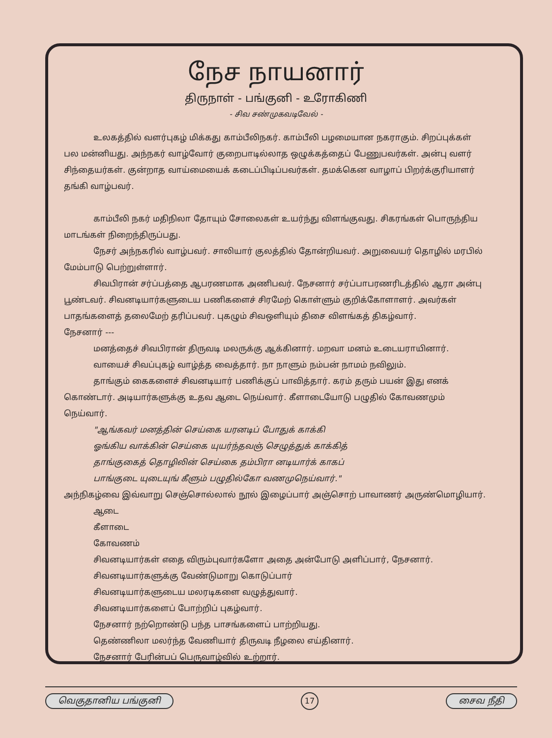நேச நாயனார்
திருநாள் - பங்குனி - உரோகிணி
- சிவ சண்முகவடிவேல் -
உலகத்தில் வளர்புகழ் மிக்கது காம்பீலிநகர். காம்பீலி பழமையான நகராகும். சிறப்புக்கள் பல மன்னியது. அந்நகர் வாழ்வோர் குறைபாடில்லாத ஒழுக்கத்தைப் பேணுபவர்கள். அன்பு வளர் சிந்தையர்கள். குன்றாத வாய்மையைக் கடைப்பிடிப்பவர்கள். தமக்கென வாழாப் பிறர்க்குரியாளர் தங்கி வாழ்பவர்.
காம்பீலி நகர் மதிநிலா தோயும் சோலைகள் உயர்ந்து விளங்குவது. சிகரங்கள் பொருந்திய மாடங்கள் நிறைந்திருப்பது.
நேசர் அந்நகரில் வாழ்பவர். சாலியார் குலத்தில் தோன்றியவர். அறுவையர் தொழில் மரபில் மேம்பாடு பெற்றுள்ளார்.
சிவபிரான் சர்ப்பத்தை ஆபரணமாக அணிபவர். நேசனார் சர்ப்பாபரணரிடத்தில் ஆரா அன்பு பூண்டவர். சிவனடியார்களுடைய பணிகளைச் சிரமேற் கொள்ளும் குறிக்கோளாளர். அவர்கள் பாதங்களைத் தலைமேற் தரிப்பவர். புகழும் சிவஒளியும் திசை விளங்கத் திகழ்வார்.
நேசனார் ---
மனத்தைச் சிவபிரான் திருவடி மலருக்கு ஆக்கினார். மறவா மனம் உடையராயினார்.
வாயைச் சிவப்புகழ் வாழ்த்த வைத்தார். நா நாளும் நம்பன் நாமம் நவிலும்.
தாங்கும் கைகளைச் சிவனடியார் பணிக்குப் பாவித்தார். கரம் தரும் பயன் இது எனக் கொண்டார். அடியார்களுக்கு உதவ ஆடை நெய்வார். கீளாடையோடு பழுதில் கோவணமும் நெய்வார்.
"ஆங்கவர் மனத்தின் செய்கை யரனடிப் போதுக் காக்கி
ஓங்கிய வாக்கின் செய்கை யுயர்ந்தவஞ் செழுத்துக் காக்கித்
தாங்குகைத் தொழிலின் செய்கை தம்பிரா னடியார்க் காகப்
பாங்குடை யுடையுங் கீளும் பழுதில்கோ வணமுநெய்வார்."
அந்நிகழ்வை இவ்வாறு செஞ்சொல்லால் நூல் இழைப்பார் அஞ்சொற் பாவாணர் அருண்மொழியார்.
ஆடை
கீளாடை
கோவணம்
சிவனடியார்கள் எதை விரும்புவார்களோ அதை அன்போடு அளிப்பார், நேசனார்.
சிவனடியார்களுக்கு வேண்டுமாறு கொடுப்பார்
சிவனடியார்களுடைய மலரடிகளை வழுத்துவார்.
சிவனடியார்களைப் போற்றிப் புகழ்வார்.
நேசனார் நற்றொண்டு பந்த பாசங்களைப் பாற்றியது.
தெண்ணிலா மலர்ந்த வேணியார் திருவடி நீழலை எய்தினார்.
நேசனார் பேரின்பப் பெருவாழ்வில் உற்றார்.
வெகுதானிய பங்குனி 17 சைவ நீதி